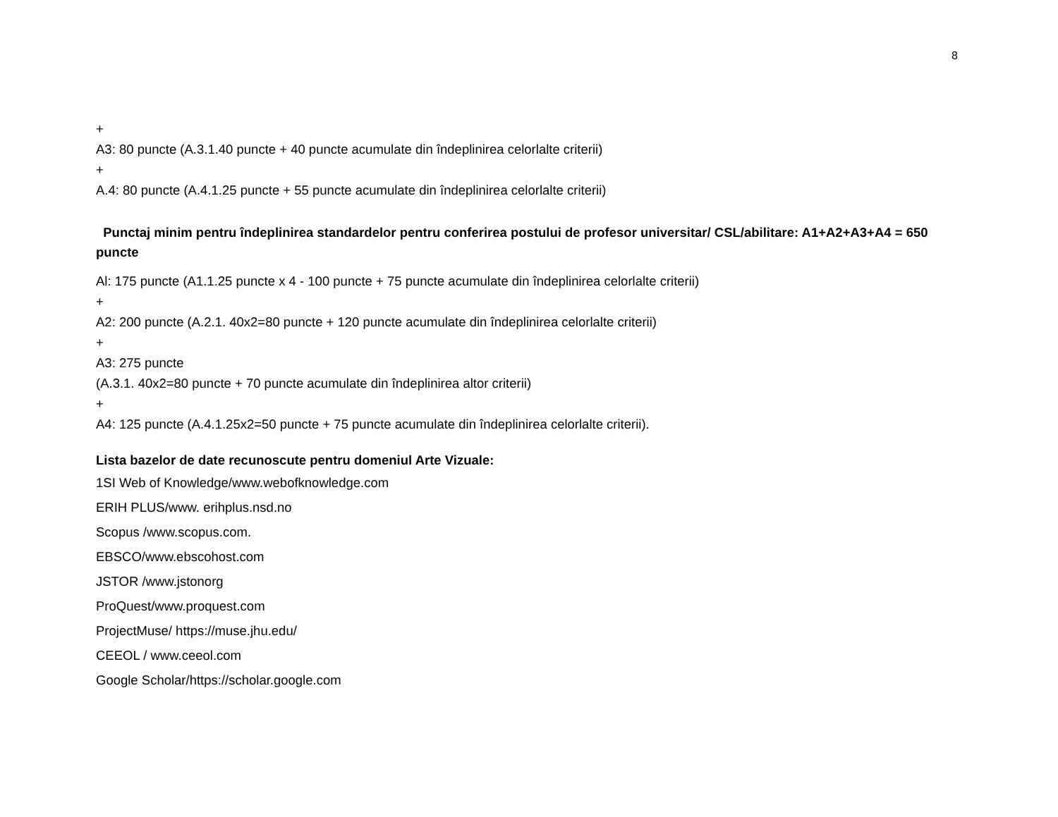8
+
A3: 80 puncte (A.3.1.40 puncte + 40 puncte acumulate din îndeplinirea celorlalte criterii)
+
A.4: 80 puncte (A.4.1.25 puncte + 55 puncte acumulate din îndeplinirea celorlalte criterii)
Punctaj minim pentru îndeplinirea standardelor pentru conferirea postului de profesor universitar/ CSL/abilitare: A1+A2+A3+A4 = 650 puncte
Al: 175 puncte (A1.1.25 puncte x 4 - 100 puncte + 75 puncte acumulate din îndeplinirea celorlalte criterii)
+
A2: 200 puncte (A.2.1. 40x2=80 puncte + 120 puncte acumulate din îndeplinirea celorlalte criterii)
+
A3: 275 puncte
(A.3.1. 40x2=80 puncte + 70 puncte acumulate din îndeplinirea altor criterii)
+
A4: 125 puncte (A.4.1.25x2=50 puncte + 75 puncte acumulate din îndeplinirea celorlalte criterii).
Lista bazelor de date recunoscute pentru domeniul Arte Vizuale:
1SI Web of Knowledge/www.webofknowledge.com
ERIH PLUS/www. erihplus.nsd.no
Scopus /www.scopus.com.
EBSCO/www.ebscohost.com
JSTOR /www.jstonorg
ProQuest/www.proquest.com
ProjectMuse/ https://muse.jhu.edu/
CEEOL / www.ceeol.com
Google Scholar/https://scholar.google.com